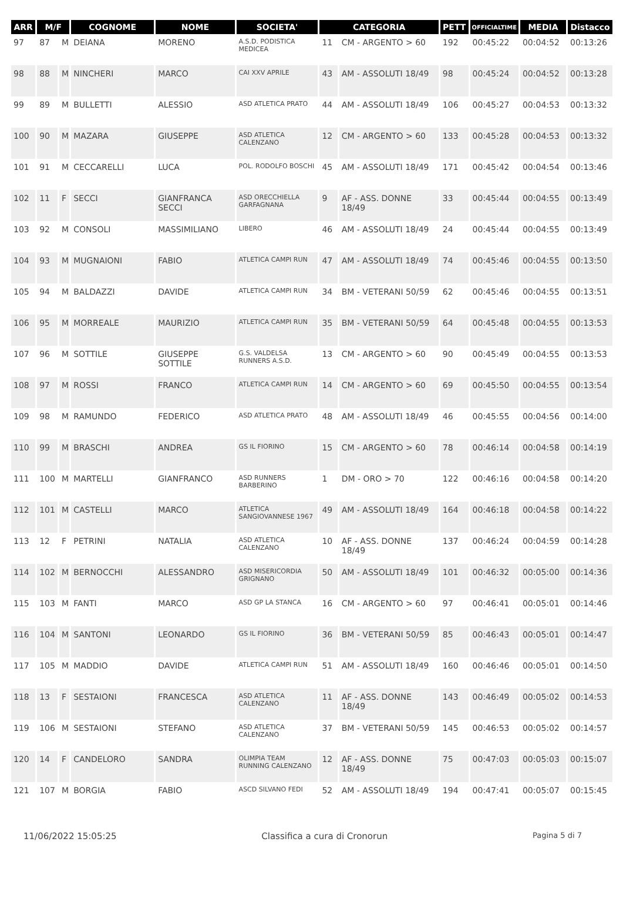| ARR | M/F | | COGNOME | NOME | SOCIETA' | CATEGORIA | | PETT | OFFICIALTIME | MEDIA | Distacco |
| --- | --- | --- | --- | --- | --- | --- | --- | --- | --- | --- | --- |
| 97 | 87 | M | DEIANA | MORENO | A.S.D. PODISTICA MEDICEA | 11 | CM - ARGENTO > 60 | 192 | 00:45:22 | 00:04:52 | 00:13:26 |
| 98 | 88 | M | NINCHERI | MARCO | CAI XXV APRILE | 43 | AM - ASSOLUTI 18/49 | 98 | 00:45:24 | 00:04:52 | 00:13:28 |
| 99 | 89 | M | BULLETTI | ALESSIO | ASD ATLETICA PRATO | 44 | AM - ASSOLUTI 18/49 | 106 | 00:45:27 | 00:04:53 | 00:13:32 |
| 100 | 90 | M | MAZARA | GIUSEPPE | ASD ATLETICA CALENZANO | 12 | CM - ARGENTO > 60 | 133 | 00:45:28 | 00:04:53 | 00:13:32 |
| 101 | 91 | M | CECCARELLI | LUCA | POL. RODOLFO BOSCHI | 45 | AM - ASSOLUTI 18/49 | 171 | 00:45:42 | 00:04:54 | 00:13:46 |
| 102 | 11 | F | SECCI | GIANFRANCA SECCI | ASD ORECCHIELLA GARFAGNANA | 9 | AF - ASS. DONNE 18/49 | 33 | 00:45:44 | 00:04:55 | 00:13:49 |
| 103 | 92 | M | CONSOLI | MASSIMILIANO | LIBERO | 46 | AM - ASSOLUTI 18/49 | 24 | 00:45:44 | 00:04:55 | 00:13:49 |
| 104 | 93 | M | MUGNAIONI | FABIO | ATLETICA CAMPI RUN | 47 | AM - ASSOLUTI 18/49 | 74 | 00:45:46 | 00:04:55 | 00:13:50 |
| 105 | 94 | M | BALDAZZI | DAVIDE | ATLETICA CAMPI RUN | 34 | BM - VETERANI 50/59 | 62 | 00:45:46 | 00:04:55 | 00:13:51 |
| 106 | 95 | M | MORREALE | MAURIZIO | ATLETICA CAMPI RUN | 35 | BM - VETERANI 50/59 | 64 | 00:45:48 | 00:04:55 | 00:13:53 |
| 107 | 96 | M | SOTTILE | GIUSEPPE SOTTILE | G.S. VALDELSA RUNNERS A.S.D. | 13 | CM - ARGENTO > 60 | 90 | 00:45:49 | 00:04:55 | 00:13:53 |
| 108 | 97 | M | ROSSI | FRANCO | ATLETICA CAMPI RUN | 14 | CM - ARGENTO > 60 | 69 | 00:45:50 | 00:04:55 | 00:13:54 |
| 109 | 98 | M | RAMUNDO | FEDERICO | ASD ATLETICA PRATO | 48 | AM - ASSOLUTI 18/49 | 46 | 00:45:55 | 00:04:56 | 00:14:00 |
| 110 | 99 | M | BRASCHI | ANDREA | GS IL FIORINO | 15 | CM - ARGENTO > 60 | 78 | 00:46:14 | 00:04:58 | 00:14:19 |
| 111 | 100 | M | MARTELLI | GIANFRANCO | ASD RUNNERS BARBERINO | 1 | DM - ORO > 70 | 122 | 00:46:16 | 00:04:58 | 00:14:20 |
| 112 | 101 | M | CASTELLI | MARCO | ATLETICA SANGIOVANNESE 1967 | 49 | AM - ASSOLUTI 18/49 | 164 | 00:46:18 | 00:04:58 | 00:14:22 |
| 113 | 12 | F | PETRINI | NATALIA | ASD ATLETICA CALENZANO | 10 | AF - ASS. DONNE 18/49 | 137 | 00:46:24 | 00:04:59 | 00:14:28 |
| 114 | 102 | M | BERNOCCHI | ALESSANDRO | ASD MISERICORDIA GRIGNANO | 50 | AM - ASSOLUTI 18/49 | 101 | 00:46:32 | 00:05:00 | 00:14:36 |
| 115 | 103 | M | FANTI | MARCO | ASD GP LA STANCA | 16 | CM - ARGENTO > 60 | 97 | 00:46:41 | 00:05:01 | 00:14:46 |
| 116 | 104 | M | SANTONI | LEONARDO | GS IL FIORINO | 36 | BM - VETERANI 50/59 | 85 | 00:46:43 | 00:05:01 | 00:14:47 |
| 117 | 105 | M | MADDIO | DAVIDE | ATLETICA CAMPI RUN | 51 | AM - ASSOLUTI 18/49 | 160 | 00:46:46 | 00:05:01 | 00:14:50 |
| 118 | 13 | F | SESTAIONI | FRANCESCA | ASD ATLETICA CALENZANO | 11 | AF - ASS. DONNE 18/49 | 143 | 00:46:49 | 00:05:02 | 00:14:53 |
| 119 | 106 | M | SESTAIONI | STEFANO | ASD ATLETICA CALENZANO | 37 | BM - VETERANI 50/59 | 145 | 00:46:53 | 00:05:02 | 00:14:57 |
| 120 | 14 | F | CANDELORO | SANDRA | OLIMPIA TEAM RUNNING CALENZANO | 12 | AF - ASS. DONNE 18/49 | 75 | 00:47:03 | 00:05:03 | 00:15:07 |
| 121 | 107 | M | BORGIA | FABIO | ASCD SILVANO FEDI | 52 | AM - ASSOLUTI 18/49 | 194 | 00:47:41 | 00:05:07 | 00:15:45 |
11/06/2022 15:05:25 Classifica a cura di Cronorun Pagina 5 di 7